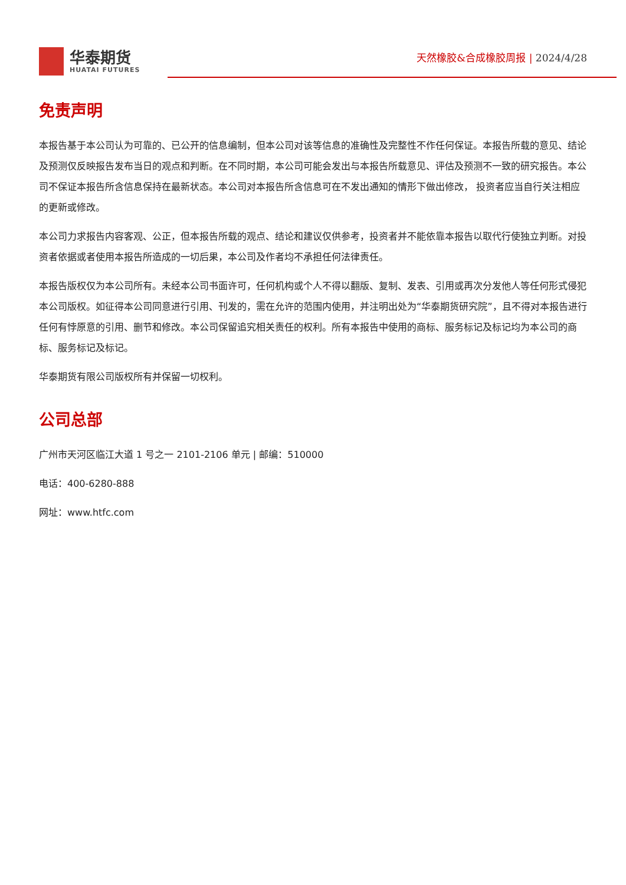华泰期货
HUATAI FUTURES
天然橡胶&合成橡胶周报 | 2024/4/28
免责声明
本报告基于本公司认为可靠的、已公开的信息编制，但本公司对该等信息的准确性及完整性不作任何保证。本报告所载的意见、结论及预测仅反映报告发布当日的观点和判断。在不同时期，本公司可能会发出与本报告所载意见、评估及预测不一致的研究报告。本公司不保证本报告所含信息保持在最新状态。本公司对本报告所含信息可在不发出通知的情形下做出修改， 投资者应当自行关注相应的更新或修改。
本公司力求报告内容客观、公正，但本报告所载的观点、结论和建议仅供参考，投资者并不能依靠本报告以取代行使独立判断。对投资者依据或者使用本报告所造成的一切后果，本公司及作者均不承担任何法律责任。
本报告版权仅为本公司所有。未经本公司书面许可，任何机构或个人不得以翻版、复制、发表、引用或再次分发他人等任何形式侵犯本公司版权。如征得本公司同意进行引用、刊发的，需在允许的范围内使用，并注明出处为“华泰期货研究院”，且不得对本报告进行任何有悖原意的引用、删节和修改。本公司保留追究相关责任的权利。所有本报告中使用的商标、服务标记及标记均为本公司的商标、服务标记及标记。
华泰期货有限公司版权所有并保留一切权利。
公司总部
广州市天河区临江大道 1 号之一 2101-2106 单元 | 邮编：510000
电话：400-6280-888
网址：www.htfc.com